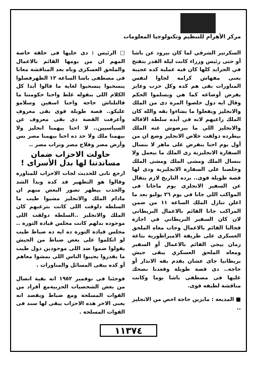مركز الأهرام للتنظيم وتكنولوجيا المعلومات
السكرتير الشرقي لما كان بيرود عن باشا أو حتى رئيس وزراء كانت ليلة القدر بتفتح في الجرايد كلها كان فيه عملية كده عجيبة بعنى مفهاش كرامة لجاوا لنفس المناورات بقى هم كده وكل حزب وعايز يفرض أوضاعه كما هي ويسلموا الحكم وقال ايه دول خلصوا المرة دى من الملك والانجليز ويفعلوا ما يشاءوا بقه والله كان الملك راعيهم لانه في أيده سلطة الاقالة والانجليز اللي ما بيرضوش عنه الملك بيطرده دولقت خلاص الانجليز وضع ان من أول يوم احنا بنفرض على ماهر لا بنسال السفارة الانجليزية زى الملك ما بيعمل ولا بنسال الملك ومشى الملك ومشى الملك وخلصنا على السفارة الانجليزية ودى لها قصة طويلة قوى.. برده التاريخ لازم يتقال عن السفير الانجلزى يوم ماجانا فى المواكب اللي جانا في يوم ٢٦ يوليو بعد ما اعلن تنازل الملك الساعة ١١ من ضمن المراكب جانا القائم بالاعمال البريطاني لان كان السفير البريطاني في اجازة فجالنا القائم بالاعمال وجاب معاه الملحق العسكرى على طريقة الامبراطورية بتاعة زمان بيجي القائم بالاعمال أو السفير ومعاه الملحق العسكري يبقى جيش بريطانيا جاى عشان يقدم بقه الانذار أو حاجة.. دى قصة طويلة وقعدنا نضحك عليها فى مصطفى باشا يوما وكانت مناقشة لطيفه قوى.
■ المذيعة : مايزين حاجة اخص من الانجليز ..
□ الرئيس : دى خليها فى حلقة خاصة المهم ان من يومها القائم بالاعمال والملحق العسكرى وباه بعد المناقشة معانا فى مصطفى باشا الساعة ١٢ الظهرفضلوا ينسحبوا ينسحبوا لغاية ما قالوا أبدا كل الكلام اللى بنقوله غلط واحنا حكومتنا ما قالتلناش حاجة واحنا اسفين وسلامو عليكو.. قصة طويلة قوى بقى معروف وأعرفت القصة دى بقى معروف عن السياسيين.. لا احنا بيهمنا انجليز ولا بيهمنا ملك ولا حد ده احنا بيهمنا مصر بس وأرض مصر وفلاح مصر وتراب مصر ..
حاولت الاحزاب ضمان مساندتنا لها بدل الأسراى !
ارجع تانى للحديث لجات الاحزاب للمناورة وقالوا هو التطهير قد كده وبدأ الشد والجذب بيظهر تصور البعض منهم ان مادام الملك والانجليز مشيوا طيب ما السلطة دلوقت اللى كانت بترعبهم كان الملك والانجليز ..السلطة دولقت اللى موجوده بدلهم كانت مجلس قيادة الثورة .. مجلس قيادة الثورة ده ايه ده ضباط طيب لو اتكلموا على بعض ضباط من الجيش يقولوا ضموا ضد اللى موجودين دول طيب ما يقدروا يجيبوا الناس اللى يمشوا معاهم أو كده يبقى المسائل والمناورات .
فوجئنا فى نوفمبر ١٩٥٢ انه بقية اتصال من بعض الشخصيات الحزبيةمع أفراد من القوات المسلحة ومع ضباط ويقصد انه يعنى الاخر هذه الاحزاب يبقى لها سند فى القوات المسلحة .
١١٣٧٤